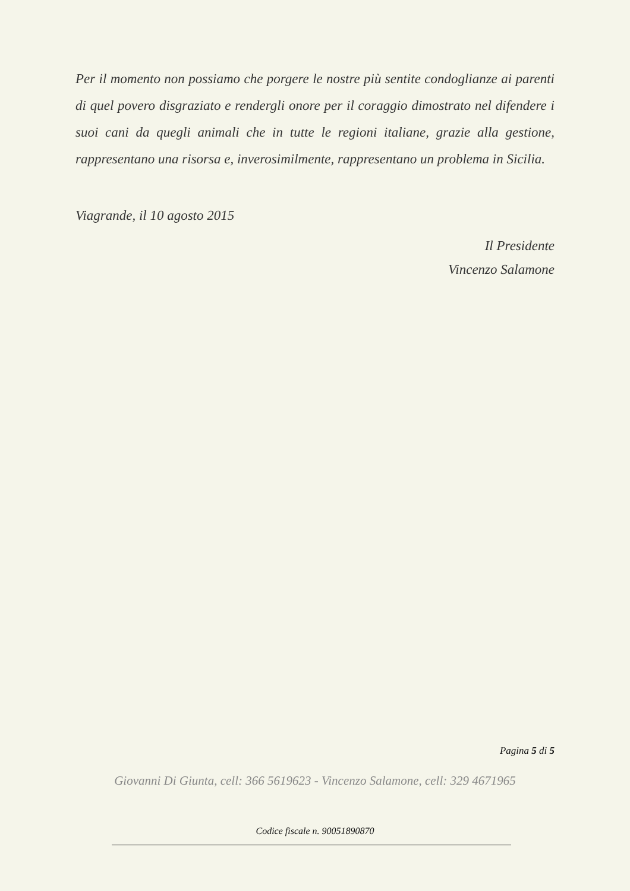Per il momento non possiamo che porgere le nostre più sentite condoglianze ai parenti di quel povero disgraziato e rendergli onore per il coraggio dimostrato nel difendere i suoi cani da quegli animali che in tutte le regioni italiane, grazie alla gestione, rappresentano una risorsa e, inverosimilmente, rappresentano un problema in Sicilia.
Viagrande, il 10 agosto 2015
Il Presidente
Vincenzo Salamone
Pagina 5 di 5
Giovanni Di Giunta, cell: 366 5619623 - Vincenzo Salamone, cell: 329 4671965
Codice fiscale n. 90051890870